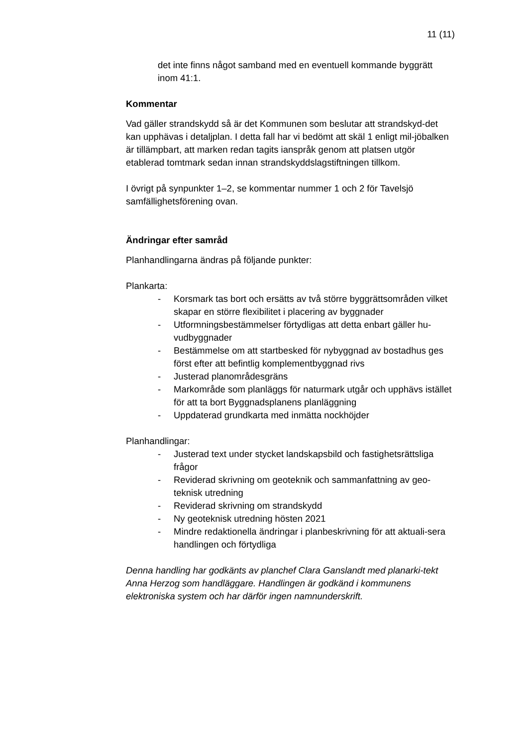11 (11)
det inte finns något samband med en eventuell kommande byggrätt inom 41:1.
Kommentar
Vad gäller strandskydd så är det Kommunen som beslutar att strandskyd-det kan upphävas i detaljplan. I detta fall har vi bedömt att skäl 1 enligt mil-jöbalken är tillämpbart, att marken redan tagits ianspråk genom att platsen utgör etablerad tomtmark sedan innan strandskyddslagstiftningen tillkom.
I övrigt på synpunkter 1–2, se kommentar nummer 1 och 2 för Tavelsjö samfällighetsförening ovan.
Ändringar efter samråd
Planhandlingarna ändras på följande punkter:
Plankarta:
- Korsmark tas bort och ersätts av två större byggrättsområden vilket skapar en större flexibilitet i placering av byggnader
- Utformningsbestämmelser förtydligas att detta enbart gäller hu-vudbyggnader
- Bestämmelse om att startbesked för nybyggnad av bostadhus ges först efter att befintlig komplementbyggnad rivs
- Justerad planområdesgräns
- Markområde som planläggs för naturmark utgår och upphävs istället för att ta bort Byggnadsplanens planläggning
- Uppdaterad grundkarta med inmätta nockhöjder
Planhandlingar:
- Justerad text under stycket landskapsbild och fastighetsrättsliga frågor
- Reviderad skrivning om geoteknik och sammanfattning av geo-teknisk utredning
- Reviderad skrivning om strandskydd
- Ny geoteknisk utredning hösten 2021
- Mindre redaktionella ändringar i planbeskrivning för att aktuali-sera handlingen och förtydliga
Denna handling har godkänts av planchef Clara Ganslandt med planarki-tekt Anna Herzog som handläggare. Handlingen är godkänd i kommunens elektroniska system och har därför ingen namnunderskrift.